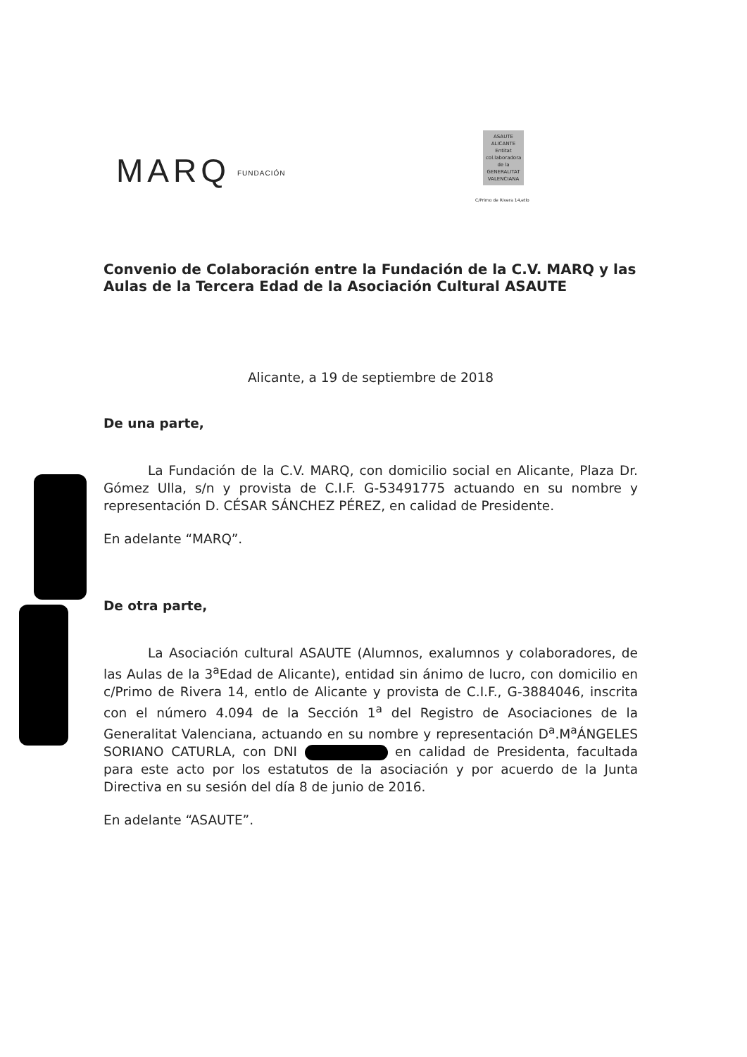MARQ FUNDACIÓN
ASAUTE ALICANTE Entitat col.laboradora de la GENERALITAT VALENCIANA
C/Primo de Rivera 14,etlo
Convenio de Colaboración entre la Fundación de la C.V. MARQ y las Aulas de la Tercera Edad de la Asociación Cultural ASAUTE
Alicante, a 19 de septiembre de 2018
De una parte,
La Fundación de la C.V. MARQ, con domicilio social en Alicante, Plaza Dr. Gómez Ulla, s/n y provista de C.I.F. G-53491775 actuando en su nombre y representación D. CÉSAR SÁNCHEZ PÉREZ, en calidad de Presidente.
En adelante “MARQ”.
De otra parte,
La Asociación cultural ASAUTE (Alumnos, exalumnos y colaboradores, de las Aulas de la 3<sup>a</sup>Edad de Alicante), entidad sin ánimo de lucro, con domicilio en c/Primo de Rivera 14, entlo de Alicante y provista de C.I.F., G-3884046, inscrita con el número 4.094 de la Sección 1<sup>a</sup> del Registro de Asociaciones de la Generalitat Valenciana, actuando en su nombre y representación D<sup>a</sup>.M<sup>a</sup>ÁNGELES SORIANO CATURLA, con DNI en calidad de Presidenta, facultada para este acto por los estatutos de la asociación y por acuerdo de la Junta Directiva en su sesión del día 8 de junio de 2016.
En adelante “ASAUTE”.